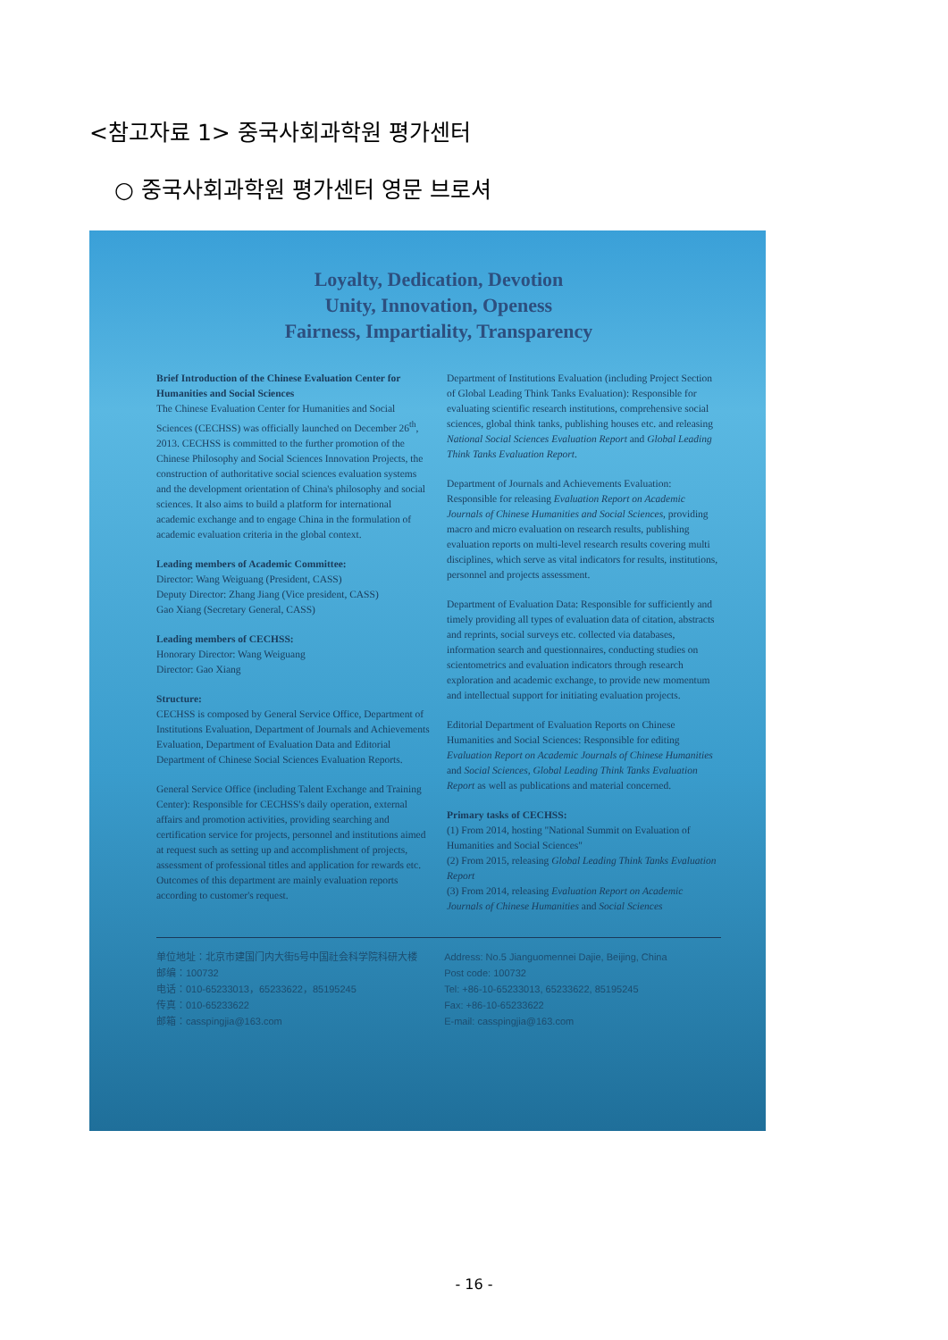<참고자료 1> 중국사회과학원 평가센터
○ 중국사회과학원 평가센터 영문 브로셔
Loyalty, Dedication, Devotion
Unity, Innovation, Openess
Fairness, Impartiality, Transparency
Brief Introduction of the Chinese Evaluation Center for Humanities and Social Sciences
The Chinese Evaluation Center for Humanities and Social Sciences (CECHSS) was officially launched on December 26<sup>th</sup>, 2013. CECHSS is committed to the further promotion of the Chinese Philosophy and Social Sciences Innovation Projects, the construction of authoritative social sciences evaluation systems and the development orientation of China's philosophy and social sciences. It also aims to build a platform for international academic exchange and to engage China in the formulation of academic evaluation criteria in the global context.
Leading members of Academic Committee:
Director: Wang Weiguang (President, CASS)
Deputy Director: Zhang Jiang (Vice president, CASS)
Gao Xiang (Secretary General, CASS)
Leading members of CECHSS:
Honorary Director: Wang Weiguang
Director: Gao Xiang
Structure:
CECHSS is composed by General Service Office, Department of Institutions Evaluation, Department of Journals and Achievements Evaluation, Department of Evaluation Data and Editorial Department of Chinese Social Sciences Evaluation Reports.
General Service Office (including Talent Exchange and Training Center): Responsible for CECHSS's daily operation, external affairs and promotion activities, providing searching and certification service for projects, personnel and institutions aimed at request such as setting up and accomplishment of projects, assessment of professional titles and application for rewards etc. Outcomes of this department are mainly evaluation reports according to customer's request.
Department of Institutions Evaluation (including Project Section of Global Leading Think Tanks Evaluation): Responsible for evaluating scientific research institutions, comprehensive social sciences, global think tanks, publishing houses etc. and releasing National Social Sciences Evaluation Report and Global Leading Think Tanks Evaluation Report.
Department of Journals and Achievements Evaluation: Responsible for releasing Evaluation Report on Academic Journals of Chinese Humanities and Social Sciences, providing macro and micro evaluation on research results, publishing evaluation reports on multi-level research results covering multi disciplines, which serve as vital indicators for results, institutions, personnel and projects assessment.
Department of Evaluation Data: Responsible for sufficiently and timely providing all types of evaluation data of citation, abstracts and reprints, social surveys etc. collected via databases, information search and questionnaires, conducting studies on scientometrics and evaluation indicators through research exploration and academic exchange, to provide new momentum and intellectual support for initiating evaluation projects.
Editorial Department of Evaluation Reports on Chinese Humanities and Social Sciences: Responsible for editing Evaluation Report on Academic Journals of Chinese Humanities and Social Sciences, Global Leading Think Tanks Evaluation Report as well as publications and material concerned.
Primary tasks of CECHSS:
(1) From 2014, hosting "National Summit on Evaluation of Humanities and Social Sciences"
(2) From 2015, releasing Global Leading Think Tanks Evaluation Report
(3) From 2014, releasing Evaluation Report on Academic Journals of Chinese Humanities and Social Sciences
单位地址：北京市建国门内大街5号中国社会科学院科研大楼
邮编：100732
电话：010-65233013，65233622，85195245
传真：010-65233622
邮箱：casspingjia@163.com
Address: No.5 Jianguomennei Dajie, Beijing, China
Post code: 100732
Tel: +86-10-65233013, 65233622, 85195245
Fax: +86-10-65233622
E-mail: casspingjia@163.com
- 16 -